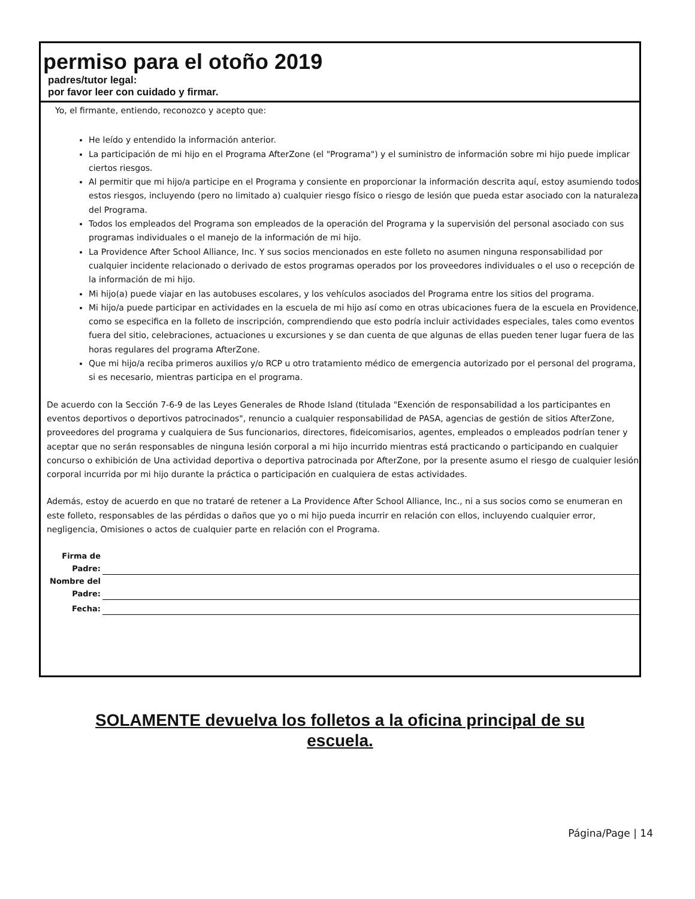permiso para el otoño 2019
padres/tutor legal:
por favor leer con cuidado y firmar.
Yo, el firmante, entiendo, reconozco y acepto que:
He leído y entendido la información anterior.
La participación de mi hijo en el Programa AfterZone (el "Programa") y el suministro de información sobre mi hijo puede implicar ciertos riesgos.
Al permitir que mi hijo/a participe en el Programa y consiente en proporcionar la información descrita aquí, estoy asumiendo todos estos riesgos, incluyendo (pero no limitado a) cualquier riesgo físico o riesgo de lesión que pueda estar asociado con la naturaleza del Programa.
Todos los empleados del Programa son empleados de la operación del Programa y la supervisión del personal asociado con sus programas individuales o el manejo de la información de mi hijo.
La Providence After School Alliance, Inc. Y sus socios mencionados en este folleto no asumen ninguna responsabilidad por cualquier incidente relacionado o derivado de estos programas operados por los proveedores individuales o el uso o recepción de la información de mi hijo.
Mi hijo(a) puede viajar en las autobuses escolares, y los vehículos asociados del Programa entre los sitios del programa.
Mi hijo/a puede participar en actividades en la escuela de mi hijo así como en otras ubicaciones fuera de la escuela en Providence, como se especifica en la folleto de inscripción, comprendiendo que esto podría incluir actividades especiales, tales como eventos fuera del sitio, celebraciones, actuaciones u excursiones y se dan cuenta de que algunas de ellas pueden tener lugar fuera de las horas regulares del programa AfterZone.
Que mi hijo/a reciba primeros auxilios y/o RCP u otro tratamiento médico de emergencia autorizado por el personal del programa, si es necesario, mientras participa en el programa.
De acuerdo con la Sección 7-6-9 de las Leyes Generales de Rhode Island (titulada "Exención de responsabilidad a los participantes en eventos deportivos o deportivos patrocinados", renuncio a cualquier responsabilidad de PASA, agencias de gestión de sitios AfterZone, proveedores del programa y cualquiera de Sus funcionarios, directores, fideicomisarios, agentes, empleados o empleados podrían tener y aceptar que no serán responsables de ninguna lesión corporal a mi hijo incurrido mientras está practicando o participando en cualquier concurso o exhibición de Una actividad deportiva o deportiva patrocinada por AfterZone, por la presente asumo el riesgo de cualquier lesión corporal incurrida por mi hijo durante la práctica o participación en cualquiera de estas actividades.
Además, estoy de acuerdo en que no trataré de retener a La Providence After School Alliance, Inc., ni a sus socios como se enumeran en este folleto, responsables de las pérdidas o daños que yo o mi hijo pueda incurrir en relación con ellos, incluyendo cualquier error, negligencia, Omisiones o actos de cualquier parte en relación con el Programa.
Firma de
Padre:
Nombre del
Padre:
Fecha:
SOLAMENTE devuelva los folletos a la oficina principal de su escuela.
Página/Page | 14